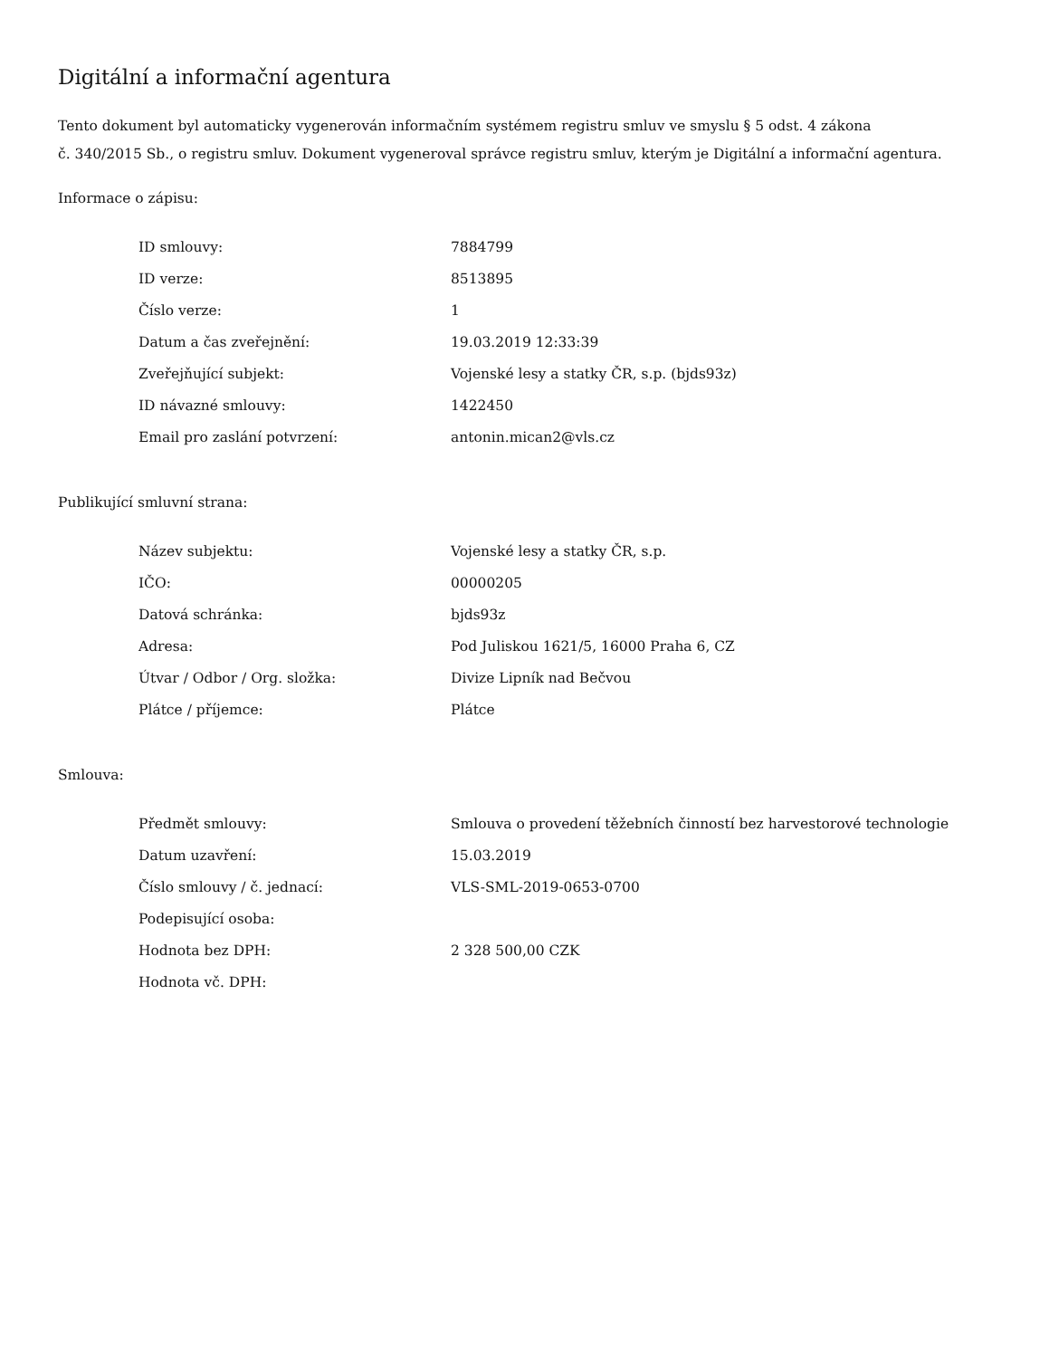Digitální a informační agentura
Tento dokument byl automaticky vygenerován informačním systémem registru smluv ve smyslu § 5 odst. 4 zákona
č. 340/2015 Sb., o registru smluv. Dokument vygeneroval správce registru smluv, kterým je Digitální a informační agentura.
Informace o zápisu:
| ID smlouvy: | 7884799 |
| ID verze: | 8513895 |
| Číslo verze: | 1 |
| Datum a čas zveřejnění: | 19.03.2019 12:33:39 |
| Zveřejňující subjekt: | Vojenské lesy a statky ČR, s.p. (bjds93z) |
| ID návazné smlouvy: | 1422450 |
| Email pro zaslání potvrzení: | antonin.mican2@vls.cz |
Publikující smluvní strana:
| Název subjektu: | Vojenské lesy a statky ČR, s.p. |
| IČO: | 00000205 |
| Datová schránka: | bjds93z |
| Adresa: | Pod Juliskou 1621/5, 16000 Praha 6, CZ |
| Útvar / Odbor / Org. složka: | Divize Lipník nad Bečvou |
| Plátce / příjemce: | Plátce |
Smlouva:
| Předmět smlouvy: | Smlouva o provedení těžebních činností bez harvestorové technologie |
| Datum uzavření: | 15.03.2019 |
| Číslo smlouvy / č. jednací: | VLS-SML-2019-0653-0700 |
| Podepisující osoba: | |
| Hodnota bez DPH: | 2 328 500,00 CZK |
| Hodnota vč. DPH: | |